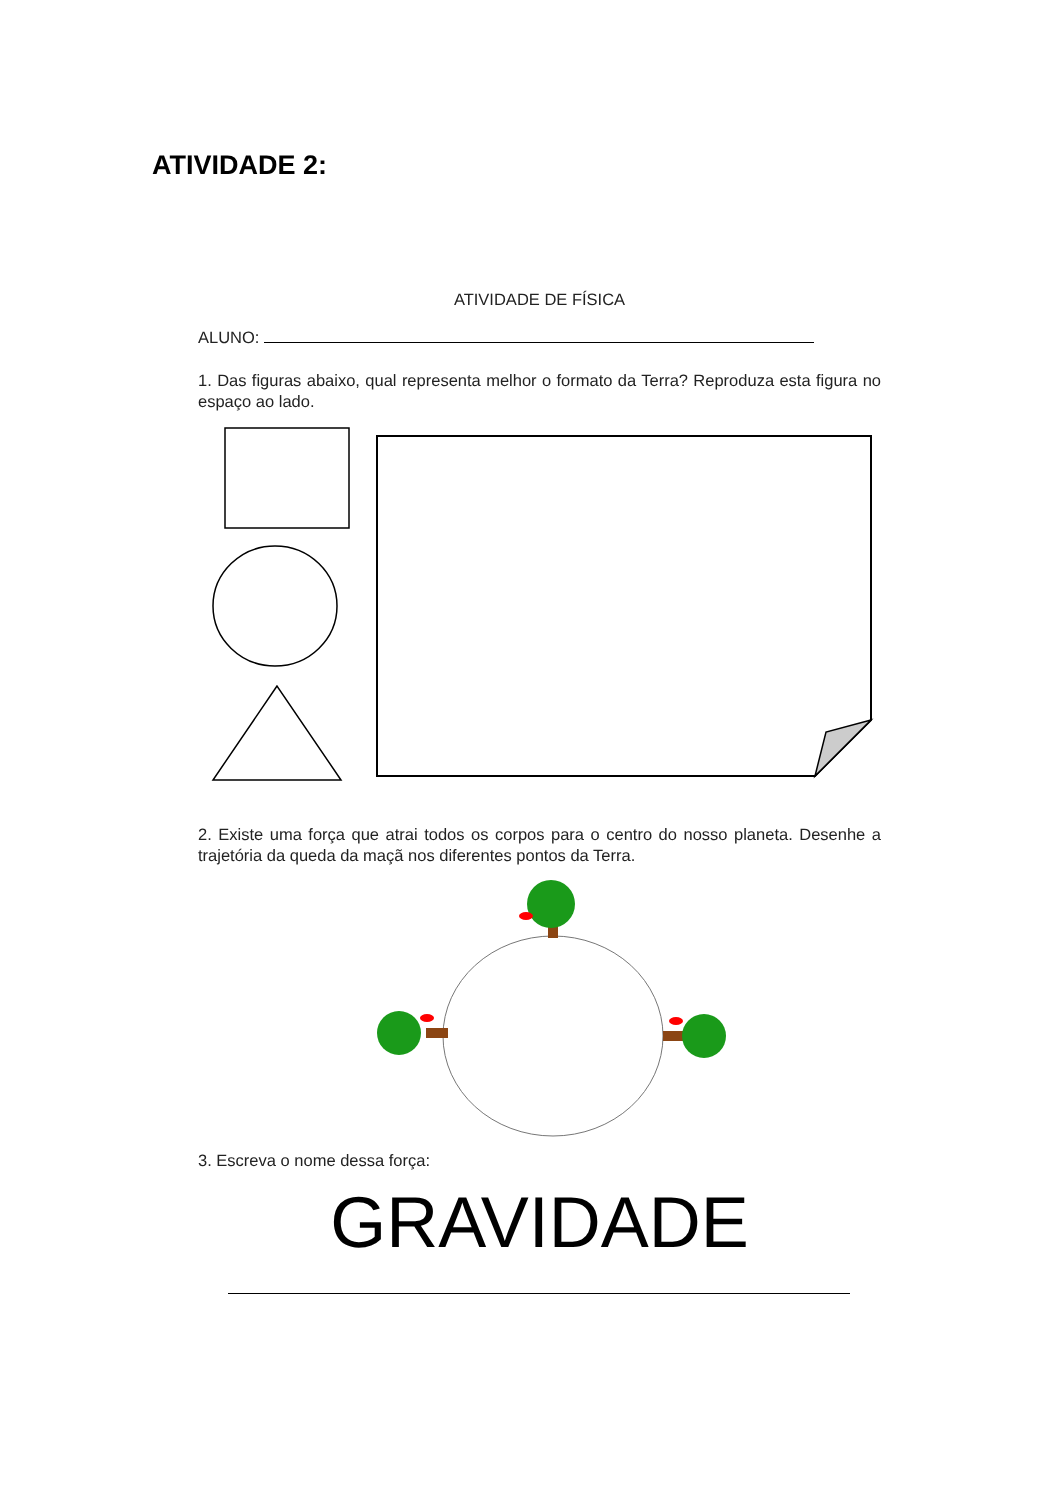ATIVIDADE 2:
ATIVIDADE DE FÍSICA
ALUNO:
1. Das figuras abaixo, qual representa melhor o formato da Terra? Reproduza esta figura no espaço ao lado.
2. Existe uma força que atrai todos os corpos para o centro do nosso planeta. Desenhe a trajetória da queda da maçã nos diferentes pontos da Terra.
3. Escreva o nome dessa força:
GRAVIDADE